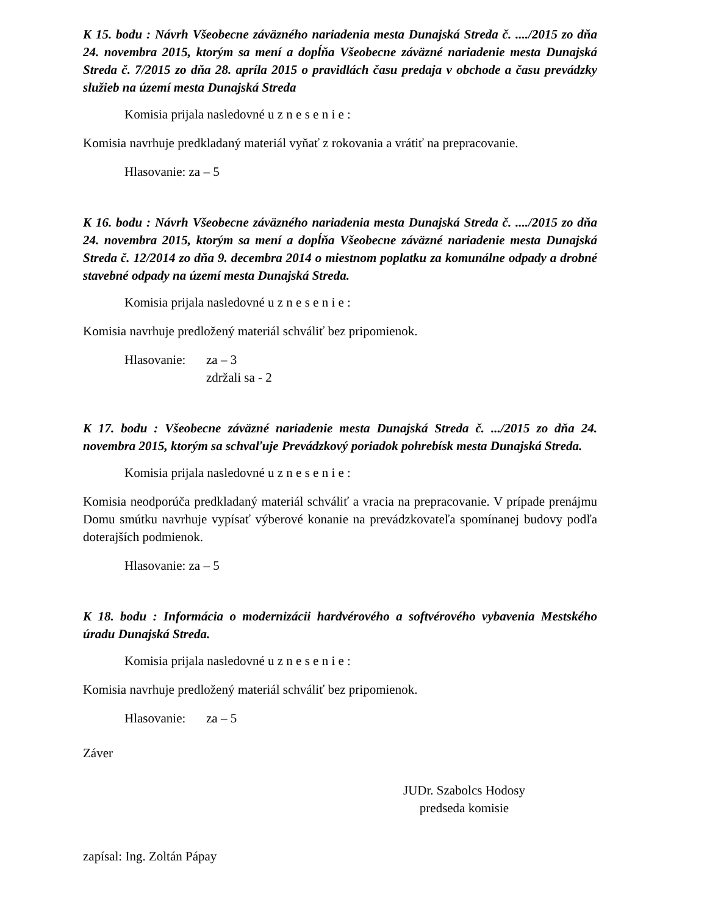K 15. bodu : Návrh Všeobecne záväzného nariadenia mesta Dunajská Streda č. ..../2015 zo dňa 24. novembra 2015, ktorým sa mení a dopĺňa Všeobecne záväzné nariadenie mesta Dunajská Streda č. 7/2015 zo dňa 28. apríla 2015 o pravidlách času predaja v obchode a času prevádzky služieb na území mesta Dunajská Streda
Komisia prijala nasledovné u z n e s e n i e :
Komisia navrhuje predkladaný materiál vyňať z rokovania a vrátiť na prepracovanie.
Hlasovanie: za – 5
K 16. bodu : Návrh Všeobecne záväzného nariadenia mesta Dunajská Streda č. ..../2015 zo dňa 24. novembra 2015, ktorým sa mení a dopĺňa Všeobecne záväzné nariadenie mesta Dunajská Streda č. 12/2014 zo dňa 9. decembra 2014 o miestnom poplatku za komunálne odpady a drobné stavebné odpady na území mesta Dunajská Streda.
Komisia prijala nasledovné u z n e s e n i e :
Komisia navrhuje predložený materiál schváliť bez pripomienok.
Hlasovanie: za – 3
zdržali sa - 2
K 17. bodu : Všeobecne záväzné nariadenie mesta Dunajská Streda č. .../2015 zo dňa 24. novembra 2015, ktorým sa schvaľuje Prevádzkový poriadok pohrebísk mesta Dunajská Streda.
Komisia prijala nasledovné u z n e s e n i e :
Komisia neodporúča predkladaný materiál schváliť a vracia na prepracovanie. V prípade prenájmu Domu smútku navrhuje vypísať výberové konanie na prevádzkovateľa spomínanej budovy podľa doterajších podmienok.
Hlasovanie: za – 5
K 18. bodu : Informácia o modernizácii hardvérového a softvérového vybavenia Mestského úradu Dunajská Streda.
Komisia prijala nasledovné u z n e s e n i e :
Komisia navrhuje predložený materiál schváliť bez pripomienok.
Hlasovanie: za – 5
Záver
JUDr. Szabolcs Hodosy
predseda komisie
zapísal: Ing. Zoltán Pápay